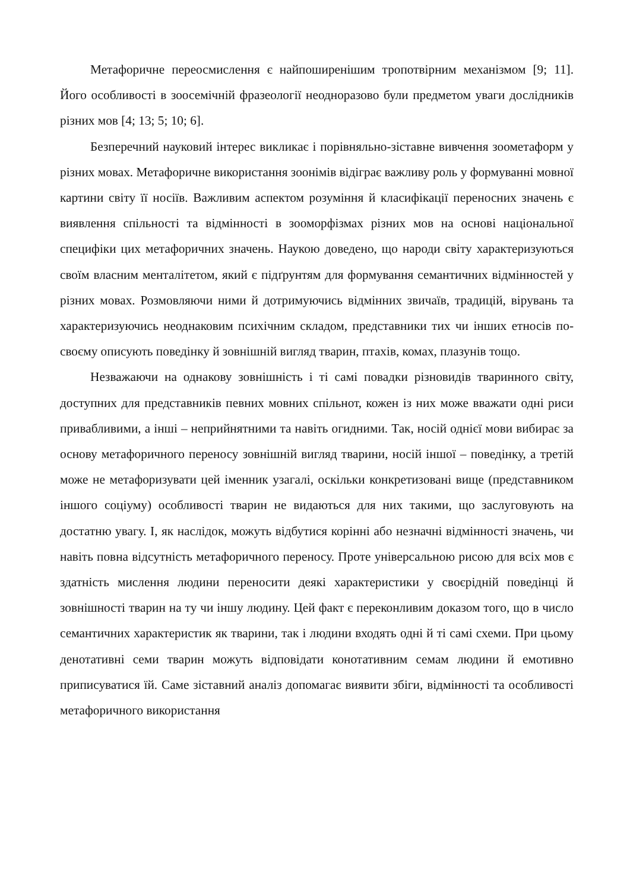Метафоричне переосмислення є найпоширенішим тропотвірним механізмом [9; 11]. Його особливості в зоосемічній фразеології неодноразово були предметом уваги дослідників різних мов [4; 13; 5; 10; 6].
Безперечний науковий інтерес викликає і порівняльно-зіставне вивчення зоометаформ у різних мовах. Метафоричне використання зоонімів відіграє важливу роль у формуванні мовної картини світу її носіїв. Важливим аспектом розуміння й класифікації переносних значень є виявлення спільності та відмінності в зооморфізмах різних мов на основі національної специфіки цих метафоричних значень. Наукою доведено, що народи світу характеризуються своїм власним менталітетом, який є підґрунтям для формування семантичних відмінностей у різних мовах. Розмовляючи ними й дотримуючись відмінних звичаїв, традицій, вірувань та характеризуючись неоднаковим психічним складом, представники тих чи інших етносів по-своєму описують поведінку й зовнішній вигляд тварин, птахів, комах, плазунів тощо.
Незважаючи на однакову зовнішність і ті самі повадки різновидів тваринного світу, доступних для представників певних мовних спільнот, кожен із них може вважати одні риси привабливими, а інші – неприйнятними та навіть огидними. Так, носій однієї мови вибирає за основу метафоричного переносу зовнішній вигляд тварини, носій іншої – поведінку, а третій може не метафоризувати цей іменник узагалі, оскільки конкретизовані вище (представником іншого соціуму) особливості тварин не видаються для них такими, що заслуговують на достатню увагу. І, як наслідок, можуть відбутися корінні або незначні відмінності значень, чи навіть повна відсутність метафоричного переносу. Проте універсальною рисою для всіх мов є здатність мислення людини переносити деякі характеристики у своєрідній поведінці й зовнішності тварин на ту чи іншу людину. Цей факт є переконливим доказом того, що в число семантичних характеристик як тварини, так і людини входять одні й ті самі схеми. При цьому денотативні семи тварин можуть відповідати конотативним семам людини й емотивно приписуватися їй. Саме зіставний аналіз допомагає виявити збіги, відмінності та особливості метафоричного використання